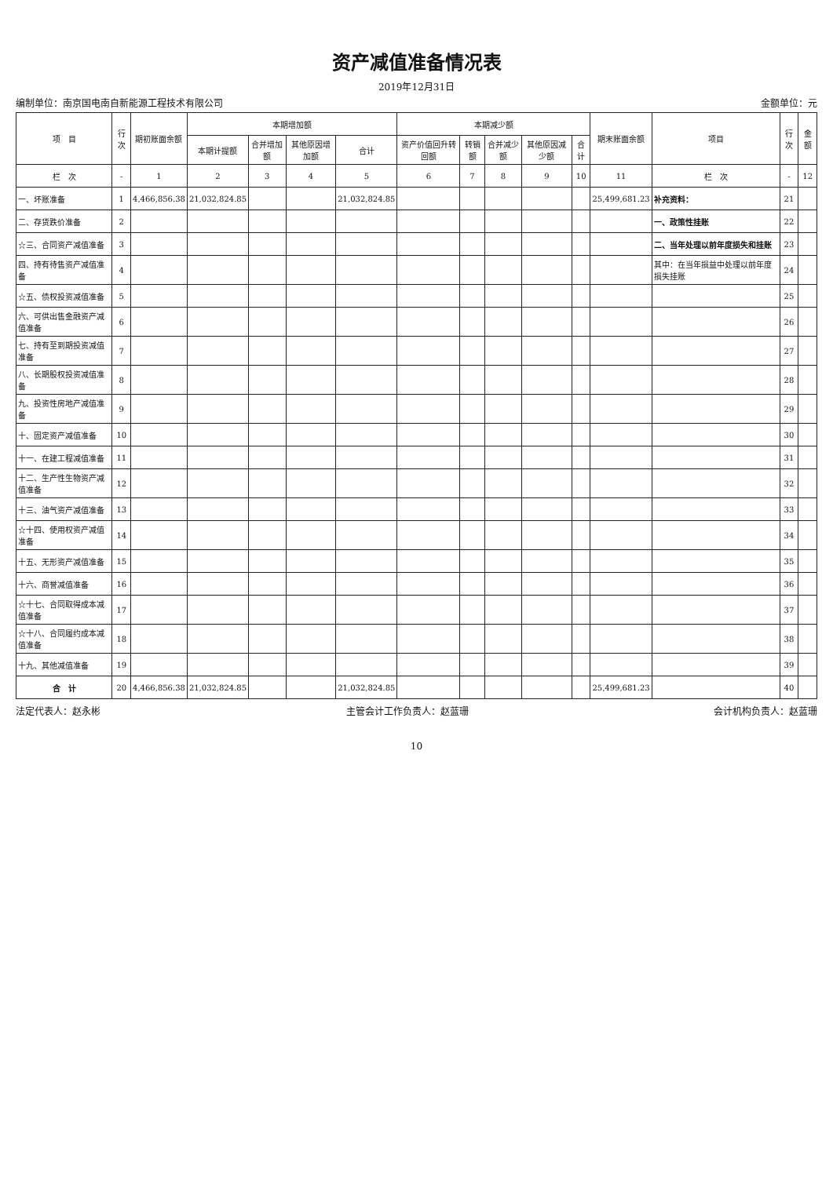资产减值准备情况表
2019年12月31日
编制单位：南京国电南自新能源工程技术有限公司 金额单位：元
| 项 目 | 行次 | 期初账面余额 | 本期增加额 | | | | 本期减少额 | | | | | 期末账面余额 | 项目 | 行次 | 金额 |
| --- | --- | --- | --- | --- | --- | --- | --- | --- | --- | --- | --- | --- | --- | --- | --- |
| | | | 本期计提额 | 合并增加额 | 其他原因增加额 | 合计 | 资产价值回升转回额 | 转销额 | 合并减少额 | 其他原因减少额 | 合计 | | | | |
| 栏 次 | - | 1 | 2 | 3 | 4 | 5 | 6 | 7 | 8 | 9 | 10 | 11 | 栏 次 | - | 12 |
| 一、坏账准备 | 1 | 4,466,856.38 | 21,032,824.85 | | | 21,032,824.85 | | | | | | 25,499,681.23 | 补充资料： | 21 | |
| 二、存货跌价准备 | 2 | | | | | | | | | | | | 一、政策性挂账 | 22 | |
| ☆三、合同资产减值准备 | 3 | | | | | | | | | | | | 二、当年处理以前年度损失和挂账 | 23 | |
| 四、持有待售资产减值准备 | 4 | | | | | | | | | | | | 其中：在当年损益中处理以前年度损失挂账 | 24 | |
| ☆五、债权投资减值准备 | 5 | | | | | | | | | | | | | 25 | |
| 六、可供出售金融资产减值准备 | 6 | | | | | | | | | | | | | 26 | |
| 七、持有至到期投资减值准备 | 7 | | | | | | | | | | | | | 27 | |
| 八、长期股权投资减值准备 | 8 | | | | | | | | | | | | | 28 | |
| 九、投资性房地产减值准备 | 9 | | | | | | | | | | | | | 29 | |
| 十、固定资产减值准备 | 10 | | | | | | | | | | | | | 30 | |
| 十一、在建工程减值准备 | 11 | | | | | | | | | | | | | 31 | |
| 十二、生产性生物资产减值准备 | 12 | | | | | | | | | | | | | 32 | |
| 十三、油气资产减值准备 | 13 | | | | | | | | | | | | | 33 | |
| ☆十四、使用权资产减值准备 | 14 | | | | | | | | | | | | | 34 | |
| 十五、无形资产减值准备 | 15 | | | | | | | | | | | | | 35 | |
| 十六、商誉减值准备 | 16 | | | | | | | | | | | | | 36 | |
| ☆十七、合同取得成本减值准备 | 17 | | | | | | | | | | | | | 37 | |
| ☆十八、合同履约成本减值准备 | 18 | | | | | | | | | | | | | 38 | |
| 十九、其他减值准备 | 19 | | | | | | | | | | | | | 39 | |
| 合 计 | 20 | 4,466,856.38 | 21,032,824.85 | | | 21,032,824.85 | | | | | | 25,499,681.23 | | 40 | |
法定代表人：赵永彬 主管会计工作负责人：赵蓝珊 会计机构负责人：赵蓝珊
10